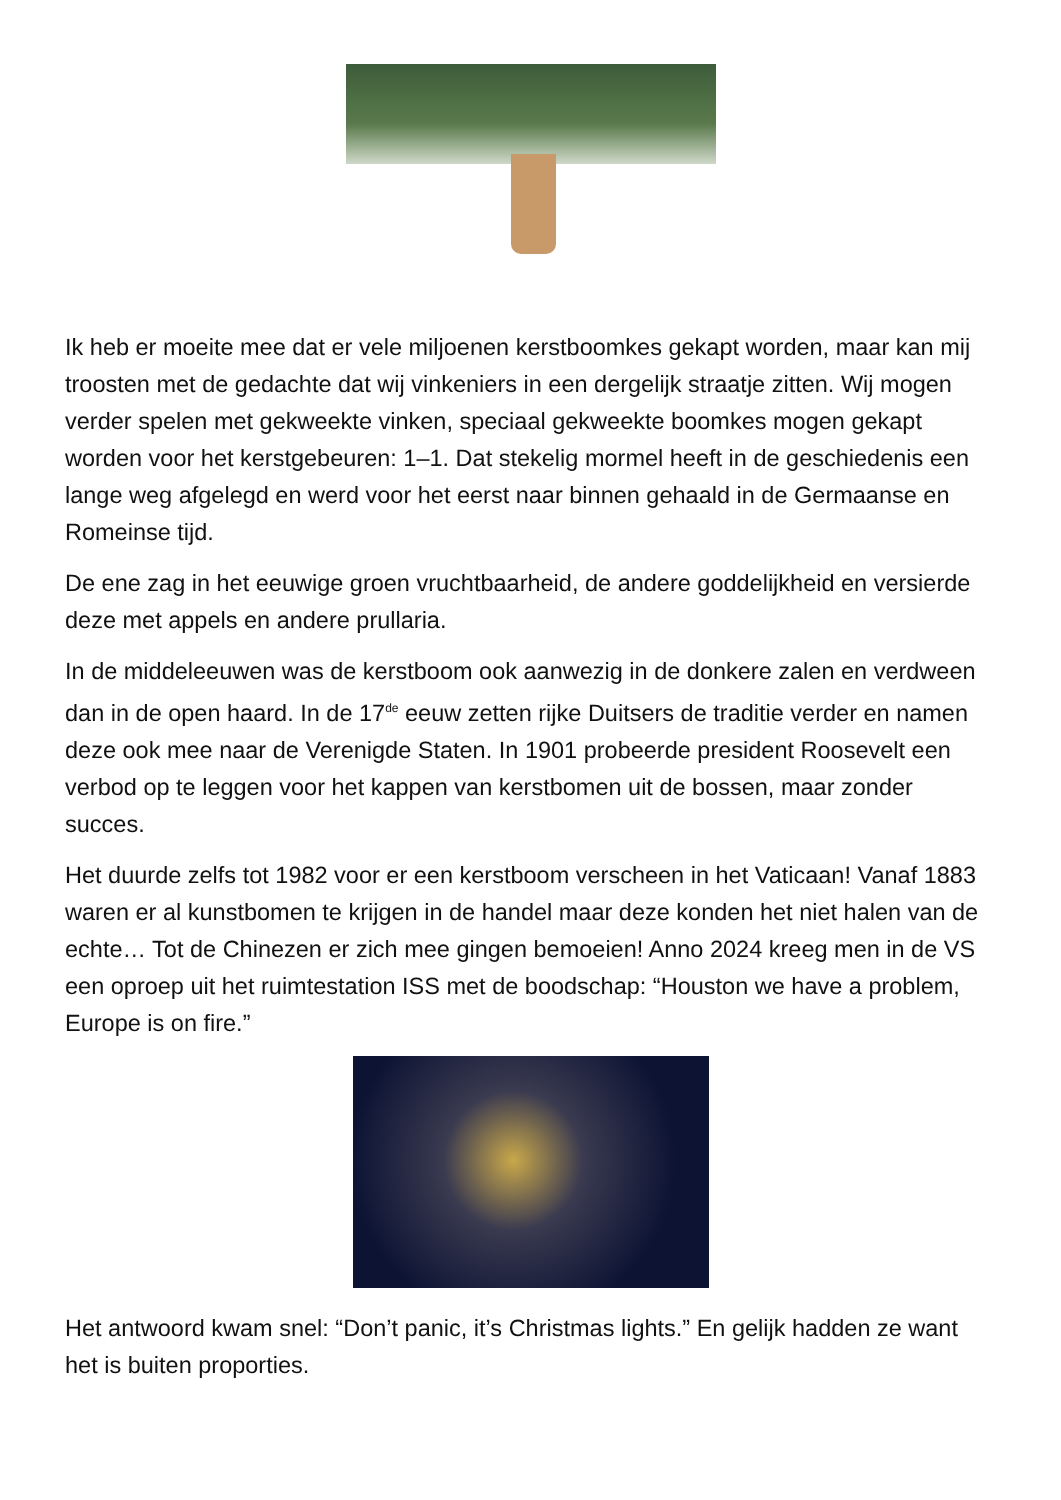Ik heb er moeite mee dat er vele miljoenen kerstboomkes gekapt worden, maar kan mij troosten met de gedachte dat wij vinkeniers in een dergelijk straatje zitten. Wij mogen verder spelen met gekweekte vinken, speciaal gekweekte boomkes mogen gekapt worden voor het kerstgebeuren: 1–1. Dat stekelig mormel heeft in de geschiedenis een lange weg afgelegd en werd voor het eerst naar binnen gehaald in de Germaanse en Romeinse tijd.
De ene zag in het eeuwige groen vruchtbaarheid, de andere goddelijkheid en versierde deze met appels en andere prullaria.
In de middeleeuwen was de kerstboom ook aanwezig in de donkere zalen en verdween dan in de open haard. In de 17<sup>de</sup> eeuw zetten rijke Duitsers de traditie verder en namen deze ook mee naar de Verenigde Staten. In 1901 probeerde president Roosevelt een verbod op te leggen voor het kappen van kerstbomen uit de bossen, maar zonder succes.
Het duurde zelfs tot 1982 voor er een kerstboom verscheen in het Vaticaan! Vanaf 1883 waren er al kunstbomen te krijgen in de handel maar deze konden het niet halen van de echte… Tot de Chinezen er zich mee gingen bemoeien! Anno 2024 kreeg men in de VS een oproep uit het ruimtestation ISS met de boodschap: “Houston we have a problem, Europe is on fire.”
Het antwoord kwam snel: “Don’t panic, it’s Christmas lights.” En gelijk hadden ze want het is buiten proporties.